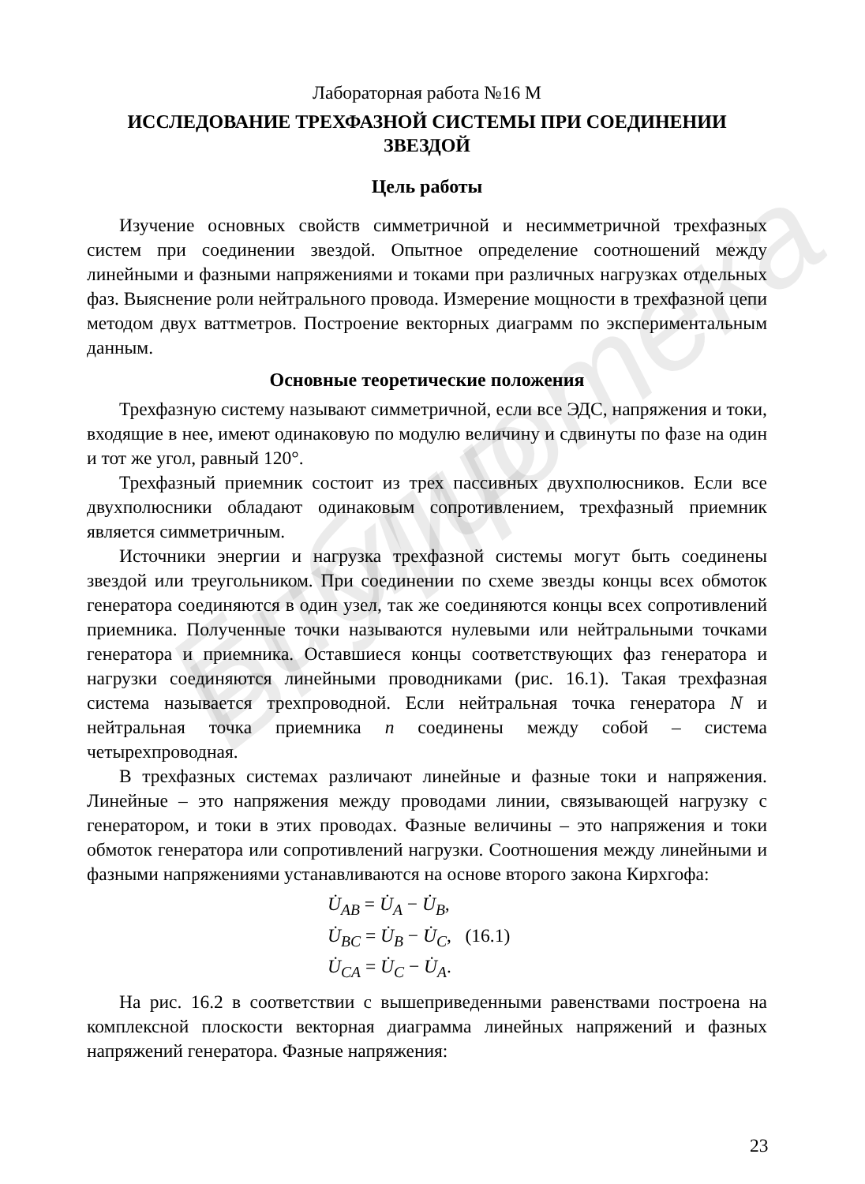Библиотека БГУИР
Лабораторная работа №16 М
ИССЛЕДОВАНИЕ ТРЕХФАЗНОЙ СИСТЕМЫ ПРИ СОЕДИНЕНИИ ЗВЕЗДОЙ
Цель работы
Изучение основных свойств симметричной и несимметричной трехфазных систем при соединении звездой. Опытное определение соотношений между линейными и фазными напряжениями и токами при различных нагрузках отдельных фаз. Выяснение роли нейтрального провода. Измерение мощности в трехфазной цепи методом двух ваттметров. Построение векторных диаграмм по экспериментальным данным.
Основные теоретические положения
Трехфазную систему называют симметричной, если все ЭДС, напряжения и токи, входящие в нее, имеют одинаковую по модулю величину и сдвинуты по фазе на один и тот же угол, равный 120°.
Трехфазный приемник состоит из трех пассивных двухполюсников. Если все двухполюсники обладают одинаковым сопротивлением, трехфазный приемник является симметричным.
Источники энергии и нагрузка трехфазной системы могут быть соединены звездой или треугольником. При соединении по схеме звезды концы всех обмоток генератора соединяются в один узел, так же соединяются концы всех сопротивлений приемника. Полученные точки называются нулевыми или нейтральными точками генератора и приемника. Оставшиеся концы соответствующих фаз генератора и нагрузки соединяются линейными проводниками (рис. 16.1). Такая трехфазная система называется трехпроводной. Если нейтральная точка генератора N и нейтральная точка приемника n соединены между собой – система четырехпроводная.
В трехфазных системах различают линейные и фазные токи и напряжения. Линейные – это напряжения между проводами линии, связывающей нагрузку с генератором, и токи в этих проводах. Фазные величины – это напряжения и токи обмоток генератора или сопротивлений нагрузки. Соотношения между линейными и фазными напряжениями устанавливаются на основе второго закона Кирхгофа:
U̇<sub>AB</sub> = U̇<sub>A</sub> − U̇<sub>B</sub>,
U̇<sub>BC</sub> = U̇<sub>B</sub> − U̇<sub>C</sub>, (16.1)
U̇<sub>CA</sub> = U̇<sub>C</sub> − U̇<sub>A</sub>.
На рис. 16.2 в соответствии с вышеприведенными равенствами построена на комплексной плоскости векторная диаграмма линейных напряжений и фазных напряжений генератора. Фазные напряжения:
23